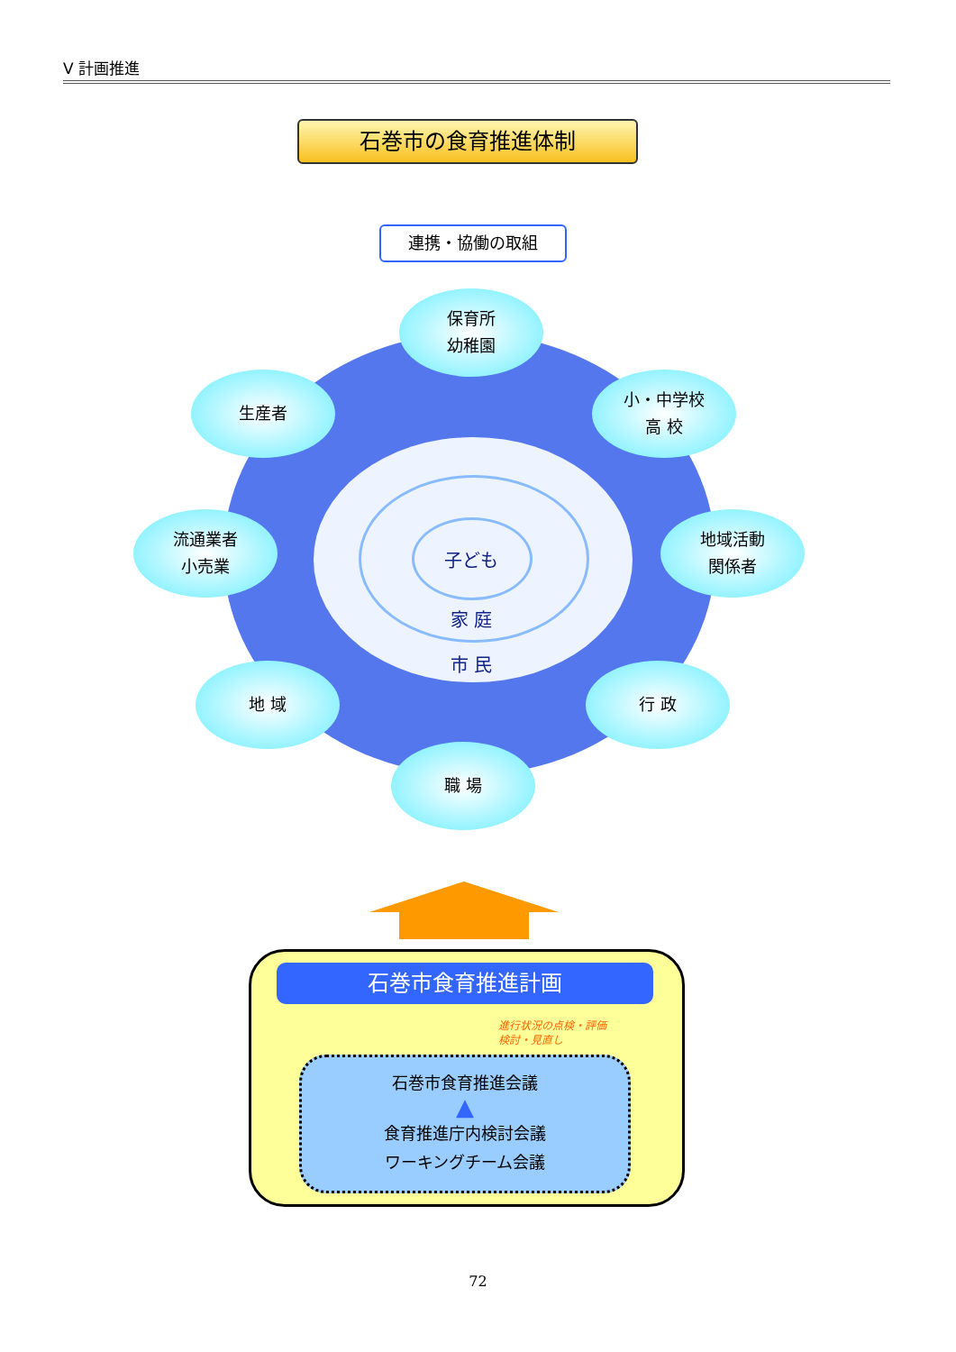Ⅴ 計画推進
石巻市の食育推進体制
連携・協働の取組
子ども
家 庭
市 民
保育所
幼稚園
生産者
小・中学校
高 校
流通業者
小売業
地域活動
関係者
地 域 行 政
職 場
石巻市食育推進計画
進行状況の点検・評価
検討・見直し
石巻市食育推進会議
▲
食育推進庁内検討会議
ワーキングチーム会議
72